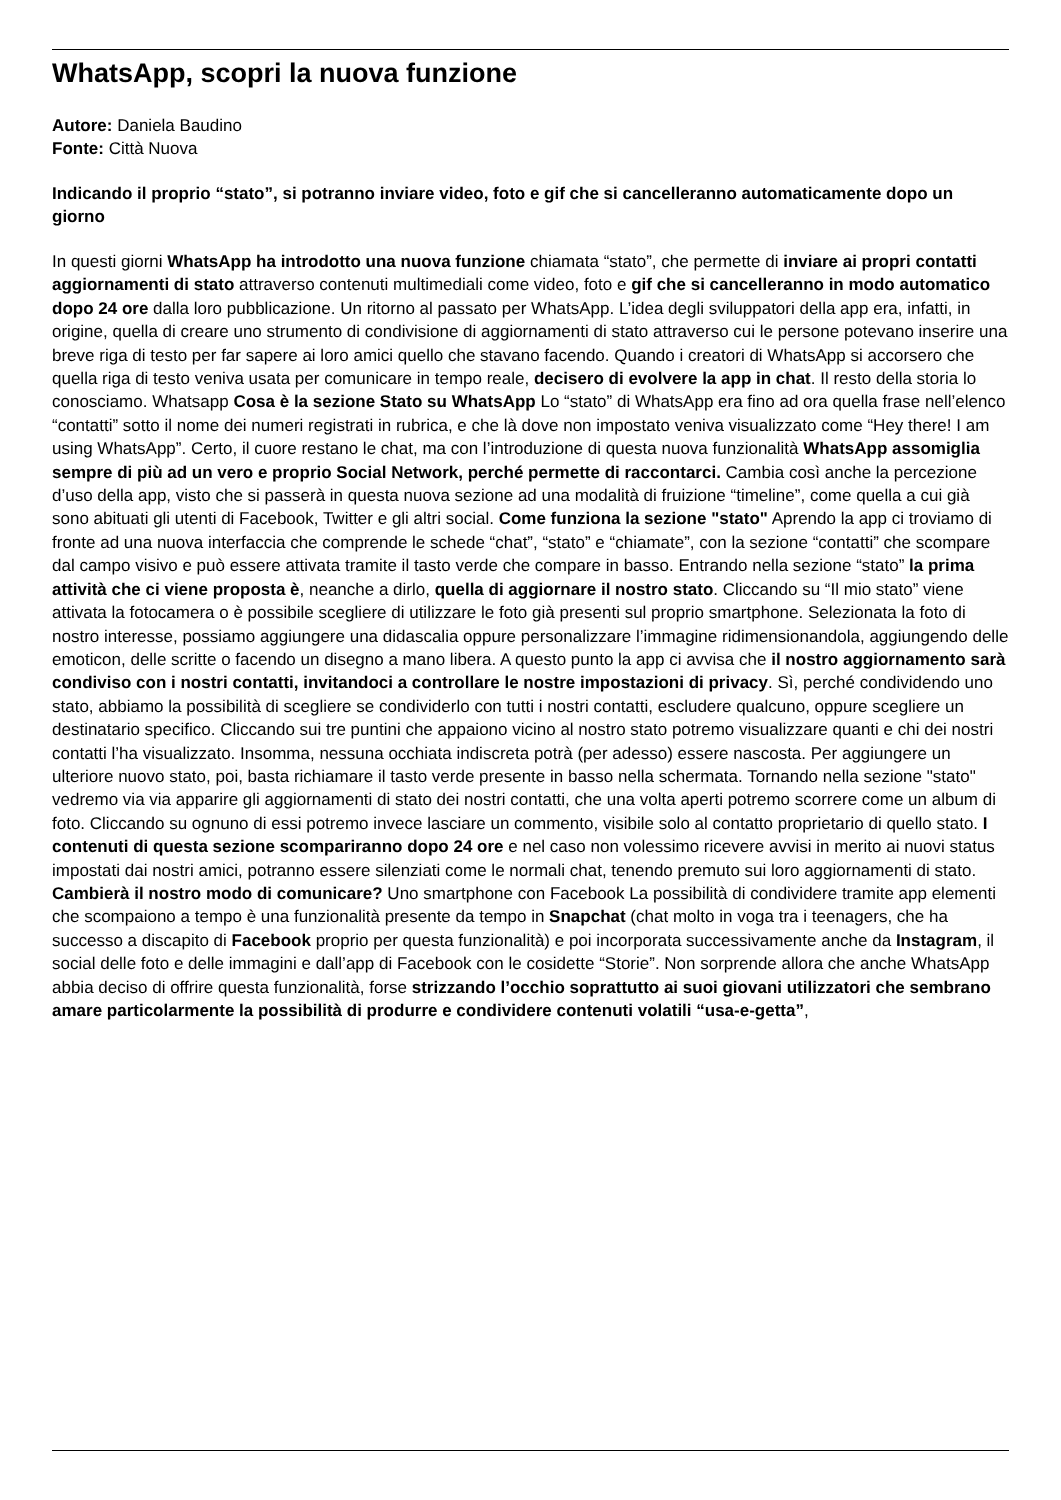WhatsApp, scopri la nuova funzione
Autore: Daniela Baudino
Fonte: Città Nuova
Indicando il proprio “stato”, si potranno inviare video, foto e gif che si cancelleranno automaticamente dopo un giorno
In questi giorni WhatsApp ha introdotto una nuova funzione chiamata “stato”, che permette di inviare ai propri contatti aggiornamenti di stato attraverso contenuti multimediali come video, foto e gif che si cancelleranno in modo automatico dopo 24 ore dalla loro pubblicazione. Un ritorno al passato per WhatsApp. L’idea degli sviluppatori della app era, infatti, in origine, quella di creare uno strumento di condivisione di aggiornamenti di stato attraverso cui le persone potevano inserire una breve riga di testo per far sapere ai loro amici quello che stavano facendo. Quando i creatori di WhatsApp si accorsero che quella riga di testo veniva usata per comunicare in tempo reale, decisero di evolvere la app in chat. Il resto della storia lo conosciamo. Whatsapp Cosa è la sezione Stato su WhatsApp Lo “stato” di WhatsApp era fino ad ora quella frase nell’elenco “contatti” sotto il nome dei numeri registrati in rubrica, e che là dove non impostato veniva visualizzato come “Hey there! I am using WhatsApp”. Certo, il cuore restano le chat, ma con l’introduzione di questa nuova funzionalità WhatsApp assomiglia sempre di più ad un vero e proprio Social Network, perché permette di raccontarci. Cambia così anche la percezione d’uso della app, visto che si passerà in questa nuova sezione ad una modalità di fruizione “timeline”, come quella a cui già sono abituati gli utenti di Facebook, Twitter e gli altri social. Come funziona la sezione "stato" Aprendo la app ci troviamo di fronte ad una nuova interfaccia che comprende le schede “chat”, “stato” e “chiamate”, con la sezione “contatti” che scompare dal campo visivo e può essere attivata tramite il tasto verde che compare in basso. Entrando nella sezione “stato” la prima attività che ci viene proposta è, neanche a dirlo, quella di aggiornare il nostro stato. Cliccando su “Il mio stato” viene attivata la fotocamera o è possibile scegliere di utilizzare le foto già presenti sul proprio smartphone. Selezionata la foto di nostro interesse, possiamo aggiungere una didascalia oppure personalizzare l’immagine ridimensionandola, aggiungendo delle emoticon, delle scritte o facendo un disegno a mano libera. A questo punto la app ci avvisa che il nostro aggiornamento sarà condiviso con i nostri contatti, invitandoci a controllare le nostre impostazioni di privacy. Sì, perché condividendo uno stato, abbiamo la possibilità di scegliere se condividerlo con tutti i nostri contatti, escludere qualcuno, oppure scegliere un destinatario specifico. Cliccando sui tre puntini che appaiono vicino al nostro stato potremo visualizzare quanti e chi dei nostri contatti l’ha visualizzato. Insomma, nessuna occhiata indiscreta potrà (per adesso) essere nascosta. Per aggiungere un ulteriore nuovo stato, poi, basta richiamare il tasto verde presente in basso nella schermata. Tornando nella sezione "stato" vedremo via via apparire gli aggiornamenti di stato dei nostri contatti, che una volta aperti potremo scorrere come un album di foto. Cliccando su ognuno di essi potremo invece lasciare un commento, visibile solo al contatto proprietario di quello stato. I contenuti di questa sezione scompariranno dopo 24 ore e nel caso non volessimo ricevere avvisi in merito ai nuovi status impostati dai nostri amici, potranno essere silenziati come le normali chat, tenendo premuto sui loro aggiornamenti di stato. Cambierà il nostro modo di comunicare? Uno smartphone con Facebook La possibilità di condividere tramite app elementi che scompaiono a tempo è una funzionalità presente da tempo in Snapchat (chat molto in voga tra i teenagers, che ha successo a discapito di Facebook proprio per questa funzionalità) e poi incorporata successivamente anche da Instagram, il social delle foto e delle immagini e dall’app di Facebook con le cosidette “Storie”. Non sorprende allora che anche WhatsApp abbia deciso di offrire questa funzionalità, forse strizzando l’occhio soprattutto ai suoi giovani utilizzatori che sembrano amare particolarmente la possibilità di produrre e condividere contenuti volatili “usa-e-getta”,